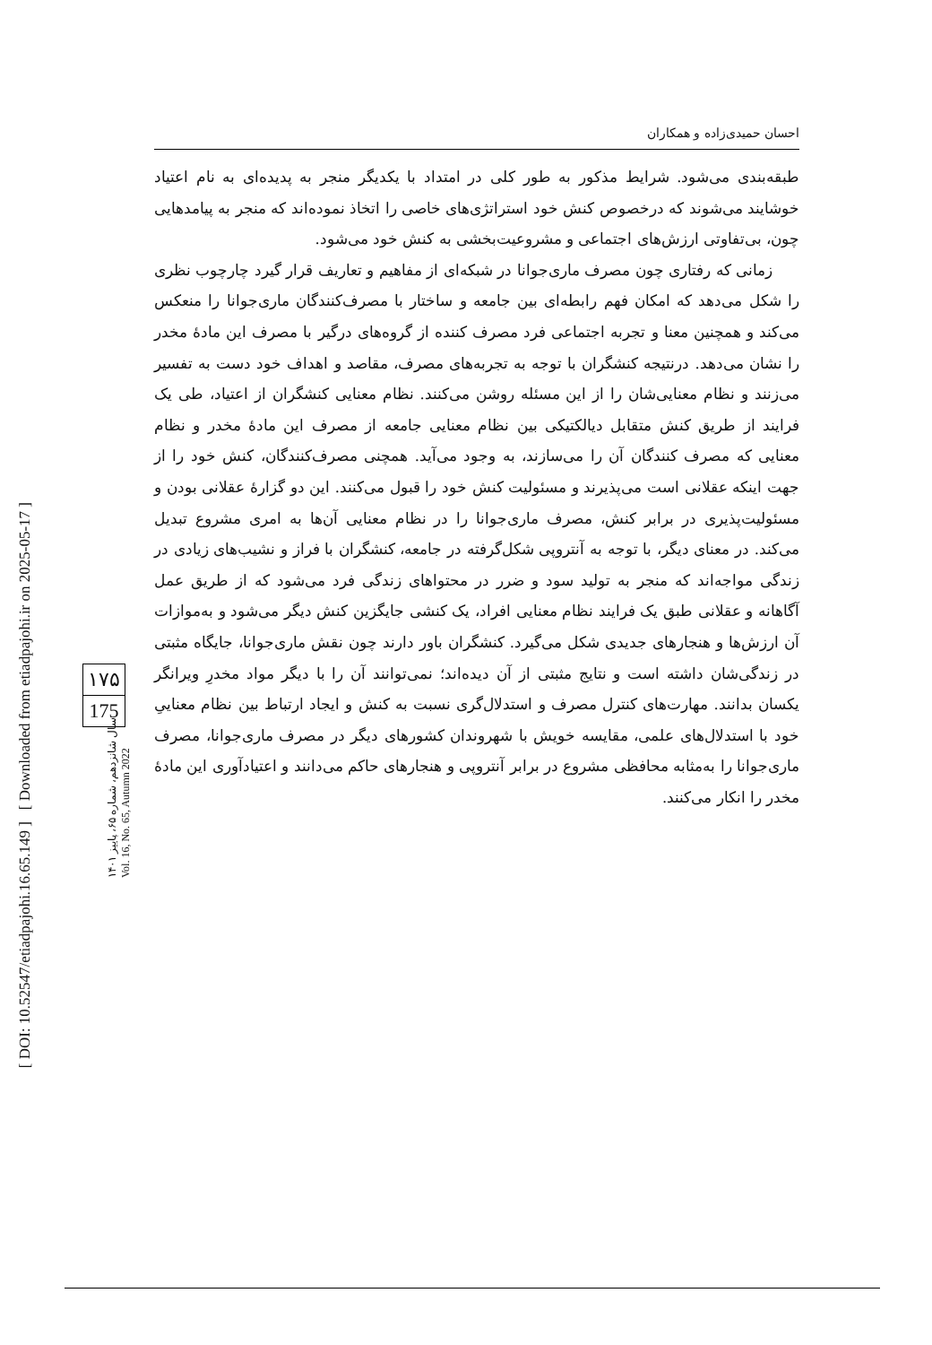احسان حمیدی‌زاده و همکاران
طبقه‌بندی می‌شود. شرایط مذکور به طور کلی در امتداد با یکدیگر منجر به پدیده‌ای به نام اعتیاد خوشایند می‌شوند که درخصوص کنش خود استراتژی‌های خاصی را اتخاذ نموده‌اند که منجر به پیامدهایی چون، بی‌تفاوتی ارزش‌های اجتماعی و مشروعیت‌بخشی به کنش خود می‌شود.
زمانی که رفتاری چون مصرف ماری‌جوانا در شبکه‌ای از مفاهیم و تعاریف قرار گیرد چارچوب نظری را شکل می‌دهد که امکان فهم رابطه‌ای بین جامعه و ساختار با مصرف‌کنندگان ماری‌جوانا را منعکس می‌کند و همچنین معنا و تجربه اجتماعی فرد مصرف کننده از گروه‌های درگیر با مصرف این مادهٔ مخدر را نشان می‌دهد. درنتیجه کنشگران با توجه به تجربه‌های مصرف، مقاصد و اهداف خود دست به تفسیر می‌زنند و نظام معنایی‌شان را از این مسئله روشن می‌کنند. نظام معنایی کنشگران از اعتیاد، طی یک فرایند از طریق کنش متقابل دیالکتیکی بین نظام معنایی جامعه از مصرف این مادهٔ مخدر و نظام معنایی که مصرف کنندگان آن را می‌سازند، به وجود می‌آید. همچنی مصرف‌کنندگان، کنش خود را از جهت اینکه عقلانی است می‌پذیرند و مسئولیت کنش خود را قبول می‌کنند. این دو گزارهٔ عقلانی بودن و مسئولیت‌پذیری در برابر کنش، مصرف ماری‌جوانا را در نظام معنایی آن‌ها به امری مشروع تبدیل می‌کند. در معنای دیگر، با توجه به آنتروپی شکل‌گرفته در جامعه، کنشگران با فراز و نشیب‌های زیادی در زندگی مواجه‌اند که منجر به تولید سود و ضرر در محتواهای زندگی فرد می‌شود که از طریق عمل آگاهانه و عقلانی طبق یک فرایند نظام معنایی افراد، یک کنشی جایگزین کنش دیگر می‌شود و به‌موازات آن ارزش‌ها و هنجارهای جدیدی شکل می‌گیرد. کنشگران باور دارند چون نقش ماری‌جوانا، جایگاه مثبتی در زندگی‌شان داشته است و نتایج مثبتی از آن دیده‌اند؛ نمی‌توانند آن را با دیگر مواد مخدرِ ویرانگر یکسان بدانند. مهارت‌های کنترل مصرف و استدلال‌گری نسبت به کنش و ایجاد ارتباط بین نظام معناییِ خود با استدلال‌های علمی، مقایسه خویش با شهروندان کشورهای دیگر در مصرف ماری‌جوانا، مصرف ماری‌جوانا را به‌مثابه محافظی مشروع در برابر آنتروپی و هنجارهای حاکم می‌دانند و اعتیادآوری این مادهٔ مخدر را انکار می‌کنند.
[ DOI: 10.52547/etiadpajohi.16.65.149 ] [ Downloaded from etiadpajohi.ir on 2025-05-17 ]
۱۷۵
175
سال شانزدهم، شماره ۶۵، پاییز ۱۴۰۱
Vol. 16, No. 65, Autumn 2022